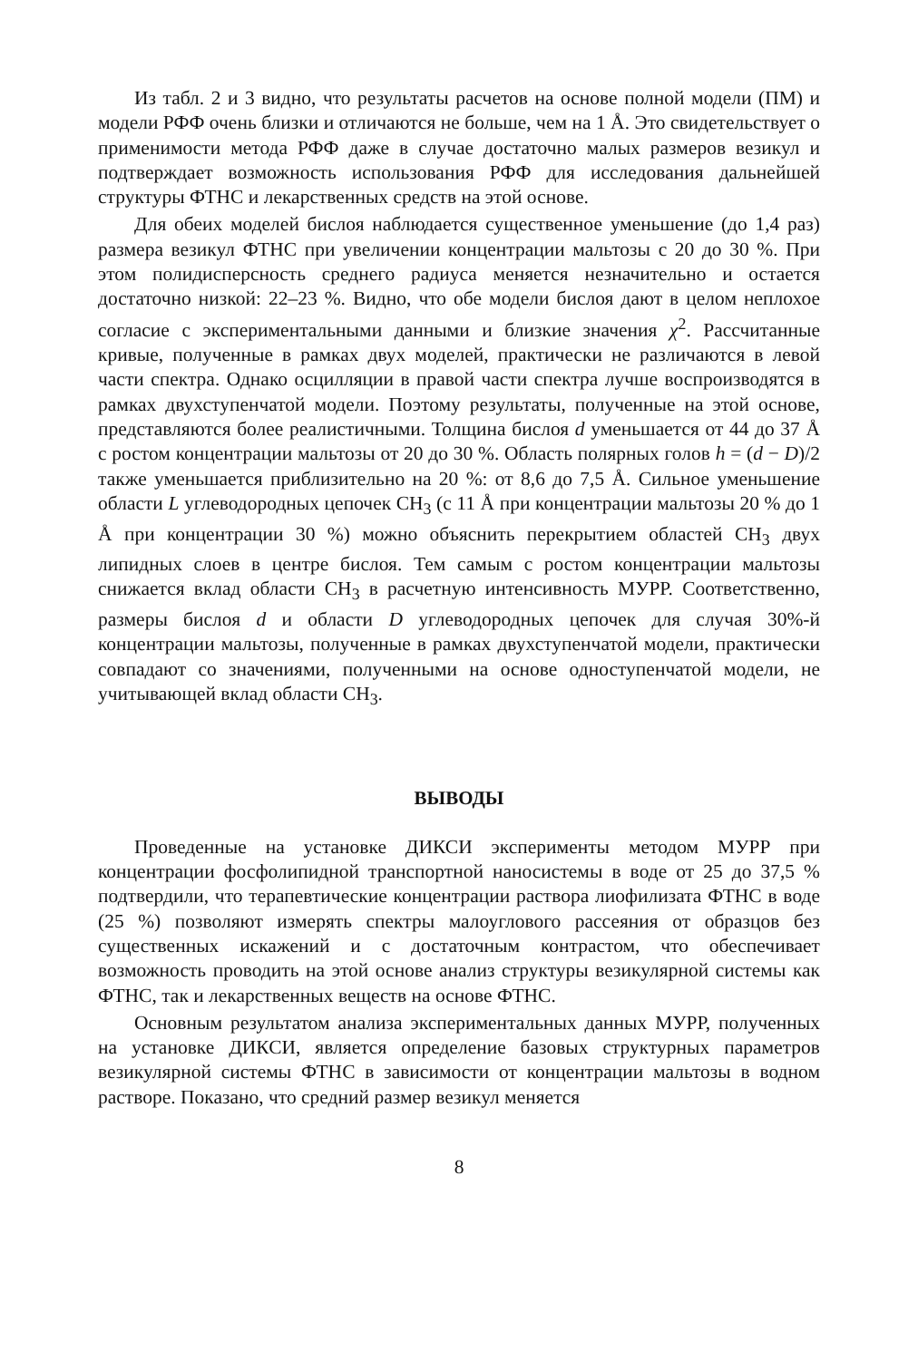Из табл. 2 и 3 видно, что результаты расчетов на основе полной модели (ПМ) и модели РФФ очень близки и отличаются не больше, чем на 1 Å. Это свидетельствует о применимости метода РФФ даже в случае достаточно малых размеров везикул и подтверждает возможность использования РФФ для исследования дальнейшей структуры ФТНС и лекарственных средств на этой основе.
Для обеих моделей бислоя наблюдается существенное уменьшение (до 1,4 раз) размера везикул ФТНС при увеличении концентрации мальтозы с 20 до 30 %. При этом полидисперсность среднего радиуса меняется незначительно и остается достаточно низкой: 22–23 %. Видно, что обе модели бислоя дают в целом неплохое согласие с экспериментальными данными и близкие значения χ<sup>2</sup>. Рассчитанные кривые, полученные в рамках двух моделей, практически не различаются в левой части спектра. Однако осцилляции в правой части спектра лучше воспроизводятся в рамках двухступенчатой модели. Поэтому результаты, полученные на этой основе, представляются более реалистичными. Толщина бислоя d уменьшается от 44 до 37 Å с ростом концентрации мальтозы от 20 до 30 %. Область полярных голов h = (d − D)/2 также уменьшается приблизительно на 20 %: от 8,6 до 7,5 Å. Сильное уменьшение области L углеводородных цепочек CH<sub>3</sub> (с 11 Å при концентрации мальтозы 20 % до 1 Å при концентрации 30 %) можно объяснить перекрытием областей CH<sub>3</sub> двух липидных слоев в центре бислоя. Тем самым с ростом концентрации мальтозы снижается вклад области CH<sub>3</sub> в расчетную интенсивность МУРР. Соответственно, размеры бислоя d и области D углеводородных цепочек для случая 30%-й концентрации мальтозы, полученные в рамках двухступенчатой модели, практически совпадают со значениями, полученными на основе одноступенчатой модели, не учитывающей вклад области CH<sub>3</sub>.
ВЫВОДЫ
Проведенные на установке ДИКСИ эксперименты методом МУРР при концентрации фосфолипидной транспортной наносистемы в воде от 25 до 37,5 % подтвердили, что терапевтические концентрации раствора лиофилизата ФТНС в воде (25 %) позволяют измерять спектры малоуглового рассеяния от образцов без существенных искажений и с достаточным контрастом, что обеспечивает возможность проводить на этой основе анализ структуры везикулярной системы как ФТНС, так и лекарственных веществ на основе ФТНС.
Основным результатом анализа экспериментальных данных МУРР, полученных на установке ДИКСИ, является определение базовых структурных параметров везикулярной системы ФТНС в зависимости от концентрации мальтозы в водном растворе. Показано, что средний размер везикул меняется
8